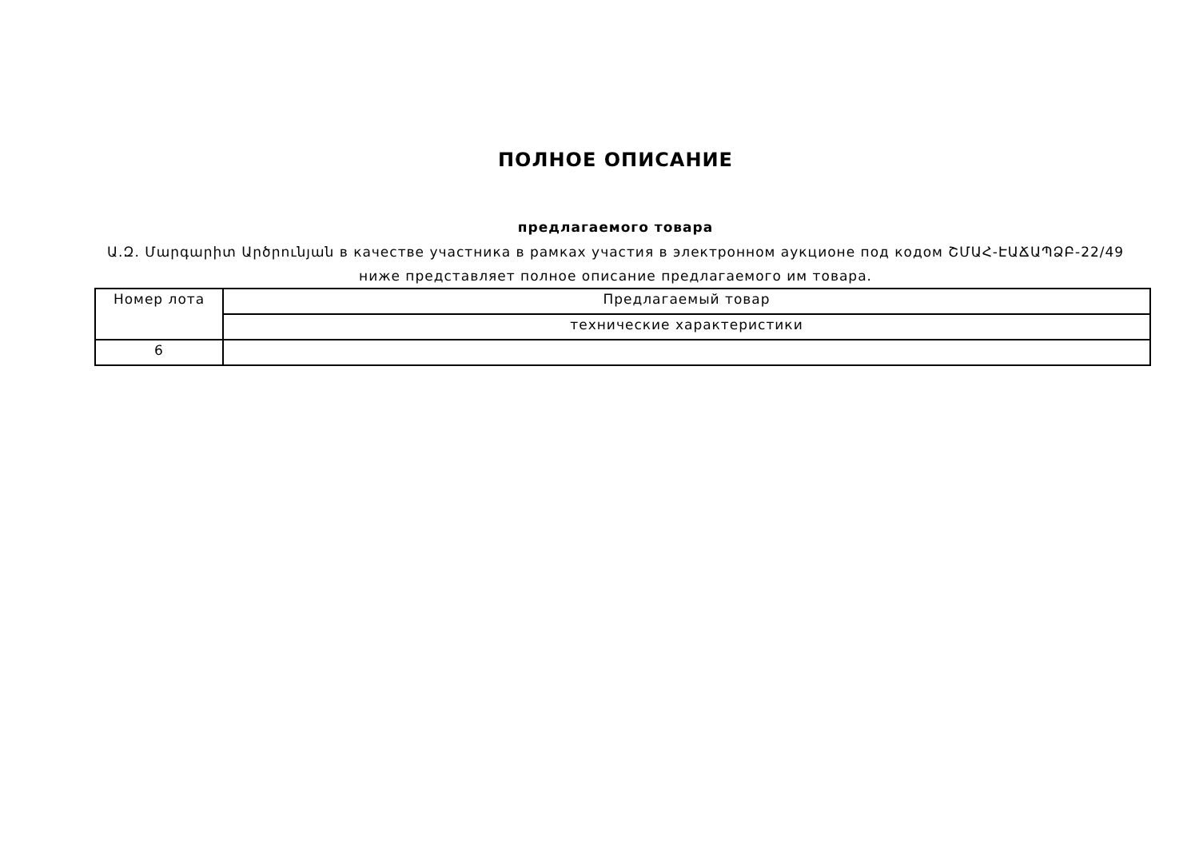ПОЛНОЕ ОПИСАНИЕ
предлагаемого товара
Ա.Զ. Մարգարիտ Արծրունյան в качестве участника в рамках участия в электронном аукционе под кодом ՇՄԱՀ-ԷԱՃԱՊՁԲ-22/49 ниже представляет полное описание предлагаемого им товара.
| Номер лота | Предлагаемый товар |
| | технические характеристики |
| 6 | |